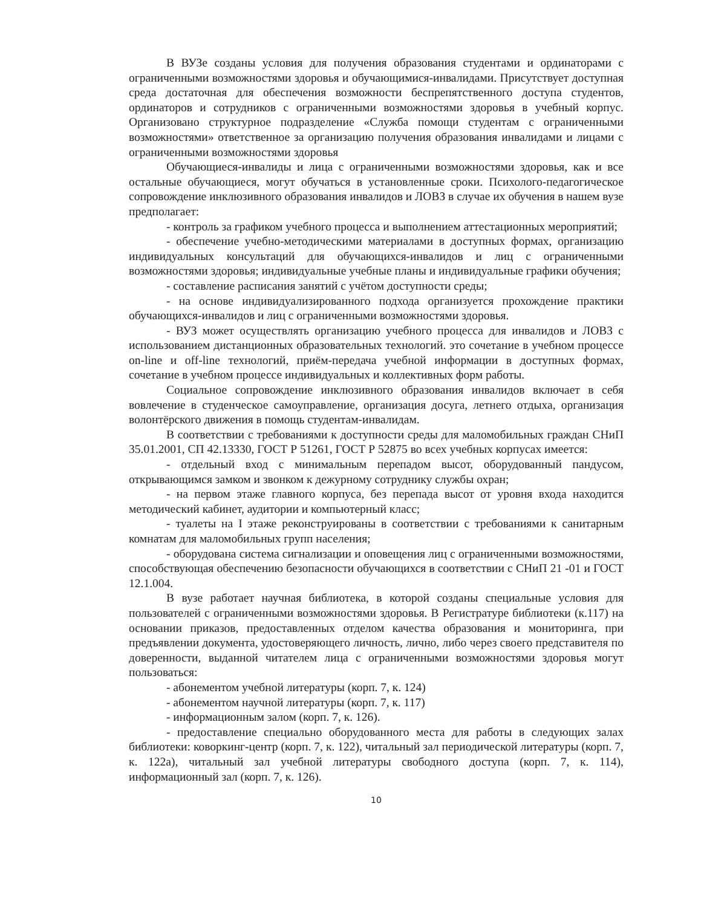В ВУЗе созданы условия для получения образования студентами и ординаторами с ограниченными возможностями здоровья и обучающимися-инвалидами. Присутствует доступная среда достаточная для обеспечения возможности беспрепятственного доступа студентов, ординаторов и сотрудников с ограниченными возможностями здоровья в учебный корпус. Организовано структурное подразделение «Служба помощи студентам с ограниченными возможностями» ответственное за организацию получения образования инвалидами и лицами с ограниченными возможностями здоровья
Обучающиеся-инвалиды и лица с ограниченными возможностями здоровья, как и все остальные обучающиеся, могут обучаться в установленные сроки. Психолого-педагогическое сопровождение инклюзивного образования инвалидов и ЛОВЗ в случае их обучения в нашем вузе предполагает:
- контроль за графиком учебного процесса и выполнением аттестационных мероприятий;
- обеспечение учебно-методическими материалами в доступных формах, организацию индивидуальных консультаций для обучающихся-инвалидов и лиц с ограниченными возможностями здоровья; индивидуальные учебные планы и индивидуальные графики обучения;
- составление расписания занятий с учётом доступности среды;
- на основе индивидуализированного подхода организуется прохождение практики обучающихся-инвалидов и лиц с ограниченными возможностями здоровья.
- ВУЗ может осуществлять организацию учебного процесса для инвалидов и ЛОВЗ с использованием дистанционных образовательных технологий. это сочетание в учебном процессе on-line и off-line технологий, приём-передача учебной информации в доступных формах, сочетание в учебном процессе индивидуальных и коллективных форм работы.
Социальное сопровождение инклюзивного образования инвалидов включает в себя вовлечение в студенческое самоуправление, организация досуга, летнего отдыха, организация волонтёрского движения в помощь студентам-инвалидам.
В соответствии с требованиями к доступности среды для маломобильных граждан СНиП 35.01.2001, СП 42.13330, ГОСТ Р 51261, ГОСТ Р 52875 во всех учебных корпусах имеется:
- отдельный вход с минимальным перепадом высот, оборудованный пандусом, открывающимся замком и звонком к дежурному сотруднику службы охран;
- на первом этаже главного корпуса, без перепада высот от уровня входа находится методический кабинет, аудитории и компьютерный класс;
- туалеты на I этаже реконструированы в соответствии с требованиями к санитарным комнатам для маломобильных групп населения;
- оборудована система сигнализации и оповещения лиц с ограниченными возможностями, способствующая обеспечению безопасности обучающихся в соответствии с СНиП 21 -01 и ГОСТ 12.1.004.
В вузе работает научная библиотека, в которой созданы специальные условия для пользователей с ограниченными возможностями здоровья. В Регистратуре библиотеки (к.117) на основании приказов, предоставленных отделом качества образования и мониторинга, при предъявлении документа, удостоверяющего личность, лично, либо через своего представителя по доверенности, выданной читателем лица с ограниченными возможностями здоровья могут пользоваться:
- абонементом учебной литературы (корп. 7, к. 124)
- абонементом научной литературы (корп. 7, к. 117)
- информационным залом (корп. 7, к. 126).
- предоставление специально оборудованного места для работы в следующих залах библиотеки: коворкинг-центр (корп. 7, к. 122), читальный зал периодической литературы (корп. 7, к. 122а), читальный зал учебной литературы свободного доступа (корп. 7, к. 114), информационный зал (корп. 7, к. 126).
10